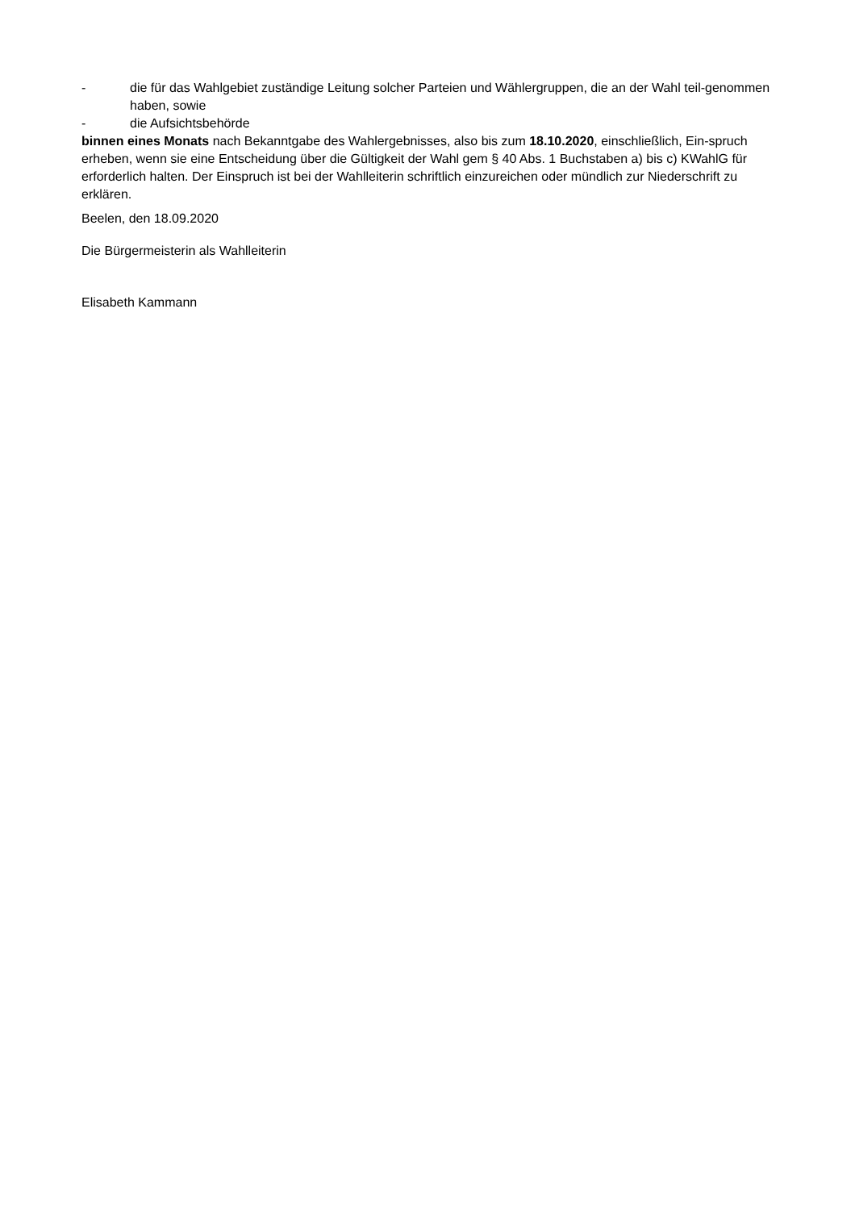- die für das Wahlgebiet zuständige Leitung solcher Parteien und Wählergruppen, die an der Wahl teil-genommen haben, sowie
- die Aufsichtsbehörde
binnen eines Monats nach Bekanntgabe des Wahlergebnisses, also bis zum 18.10.2020, einschließlich, Ein-spruch erheben, wenn sie eine Entscheidung über die Gültigkeit der Wahl gem § 40 Abs. 1 Buchstaben a) bis c) KWahlG für erforderlich halten. Der Einspruch ist bei der Wahlleiterin schriftlich einzureichen oder mündlich zur Niederschrift zu erklären.
Beelen, den 18.09.2020
Die Bürgermeisterin als Wahlleiterin
Elisabeth Kammann